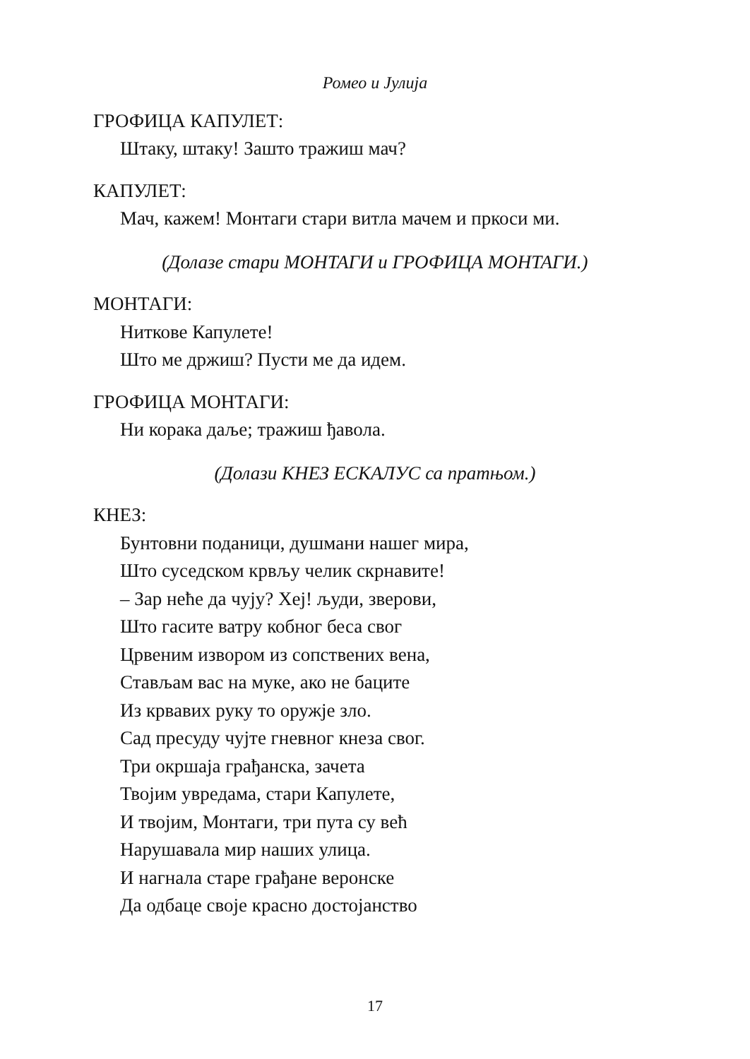Ромео и Јулија
ГРОФИЦА КАПУЛЕТ:
Штаку, штаку! Зашто тражиш мач?
КАПУЛЕТ:
Мач, кажем! Монтаги стари витла мачем и пркоси ми.
(Долазе стари МОНТАГИ и ГРОФИЦА МОНТАГИ.)
МОНТАГИ:
Ниткове Капулете!
Што ме држиш? Пусти ме да идем.
ГРОФИЦА МОНТАГИ:
Ни корака даље; тражиш ђавола.
(Долази КНЕЗ ЕСКАЛУС са пратњом.)
КНЕЗ:
Бунтовни поданици, душмани нашег мира,
Што суседском крвљу челик скрнавите!
– Зар неће да чују? Хеј! људи, зверови,
Што гасите ватру кобног беса свог
Црвеним извором из сопствених вена,
Стављам вас на муке, ако не баците
Из крвавих руку то оружје зло.
Сад пресуду чујте гневног кнеза свог.
Три окршаја грађанска, зачета
Твојим увредама, стари Капулете,
И твојим, Монтаги, три пута су већ
Нарушавала мир наших улица.
И нагнала старе грађане веронске
Да одбаце своје красно достојанство
17